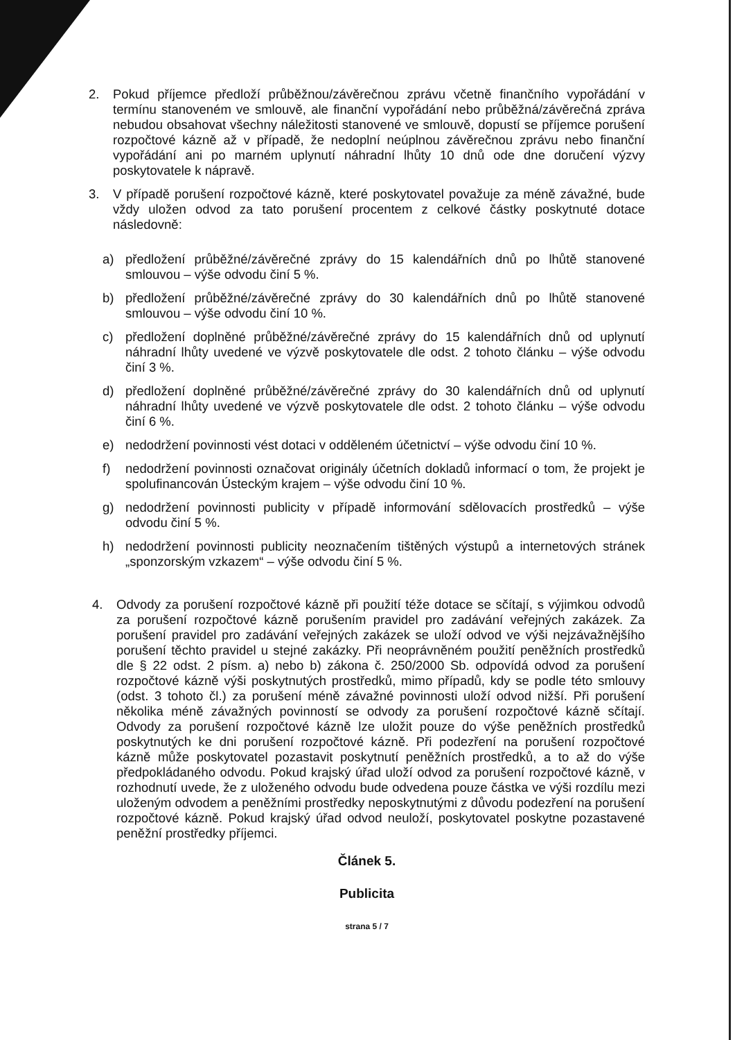2. Pokud příjemce předloží průběžnou/závěrečnou zprávu včetně finančního vypořádání v termínu stanoveném ve smlouvě, ale finanční vypořádání nebo průběžná/závěrečná zpráva nebudou obsahovat všechny náležitosti stanovené ve smlouvě, dopustí se příjemce porušení rozpočtové kázně až v případě, že nedoplní neúplnou závěrečnou zprávu nebo finanční vypořádání ani po marném uplynutí náhradní lhůty 10 dnů ode dne doručení výzvy poskytovatele k nápravě.
3. V případě porušení rozpočtové kázně, které poskytovatel považuje za méně závažné, bude vždy uložen odvod za tato porušení procentem z celkové částky poskytnuté dotace následovně:
a) předložení průběžné/závěrečné zprávy do 15 kalendářních dnů po lhůtě stanovené smlouvou – výše odvodu činí 5 %.
b) předložení průběžné/závěrečné zprávy do 30 kalendářních dnů po lhůtě stanovené smlouvou – výše odvodu činí 10 %.
c) předložení doplněné průběžné/závěrečné zprávy do 15 kalendářních dnů od uplynutí náhradní lhůty uvedené ve výzvě poskytovatele dle odst. 2 tohoto článku – výše odvodu činí 3 %.
d) předložení doplněné průběžné/závěrečné zprávy do 30 kalendářních dnů od uplynutí náhradní lhůty uvedené ve výzvě poskytovatele dle odst. 2 tohoto článku – výše odvodu činí 6 %.
e) nedodržení povinnosti vést dotaci v odděleném účetnictví – výše odvodu činí 10 %.
f) nedodržení povinnosti označovat originály účetních dokladů informací o tom, že projekt je spolufinancován Ústeckým krajem – výše odvodu činí 10 %.
g) nedodržení povinnosti publicity v případě informování sdělovacích prostředků – výše odvodu činí 5 %.
h) nedodržení povinnosti publicity neoznačením tištěných výstupů a internetových stránek „sponzorským vzkazem“ – výše odvodu činí 5 %.
4. Odvody za porušení rozpočtové kázně při použití téže dotace se sčítají, s výjimkou odvodů za porušení rozpočtové kázně porušením pravidel pro zadávání veřejných zakázek. Za porušení pravidel pro zadávání veřejných zakázek se uloží odvod ve výši nejzávažnějšího porušení těchto pravidel u stejné zakázky. Při neoprávněném použití peněžních prostředků dle § 22 odst. 2 písm. a) nebo b) zákona č. 250/2000 Sb. odpovídá odvod za porušení rozpočtové kázně výši poskytnutých prostředků, mimo případů, kdy se podle této smlouvy (odst. 3 tohoto čl.) za porušení méně závažné povinnosti uloží odvod nižší. Při porušení několika méně závažných povinností se odvody za porušení rozpočtové kázně sčítají. Odvody za porušení rozpočtové kázně lze uložit pouze do výše peněžních prostředků poskytnutých ke dni porušení rozpočtové kázně. Při podezření na porušení rozpočtové kázně může poskytovatel pozastavit poskytnutí peněžních prostředků, a to až do výše předpokládaného odvodu. Pokud krajský úřad uloží odvod za porušení rozpočtové kázně, v rozhodnutí uvede, že z uloženého odvodu bude odvedena pouze částka ve výši rozdílu mezi uloženým odvodem a peněžními prostředky neposkytnutými z důvodu podezření na porušení rozpočtové kázně. Pokud krajský úřad odvod neuloží, poskytovatel poskytne pozastavené peněžní prostředky příjemci.
Článek 5.
Publicita
strana 5 / 7